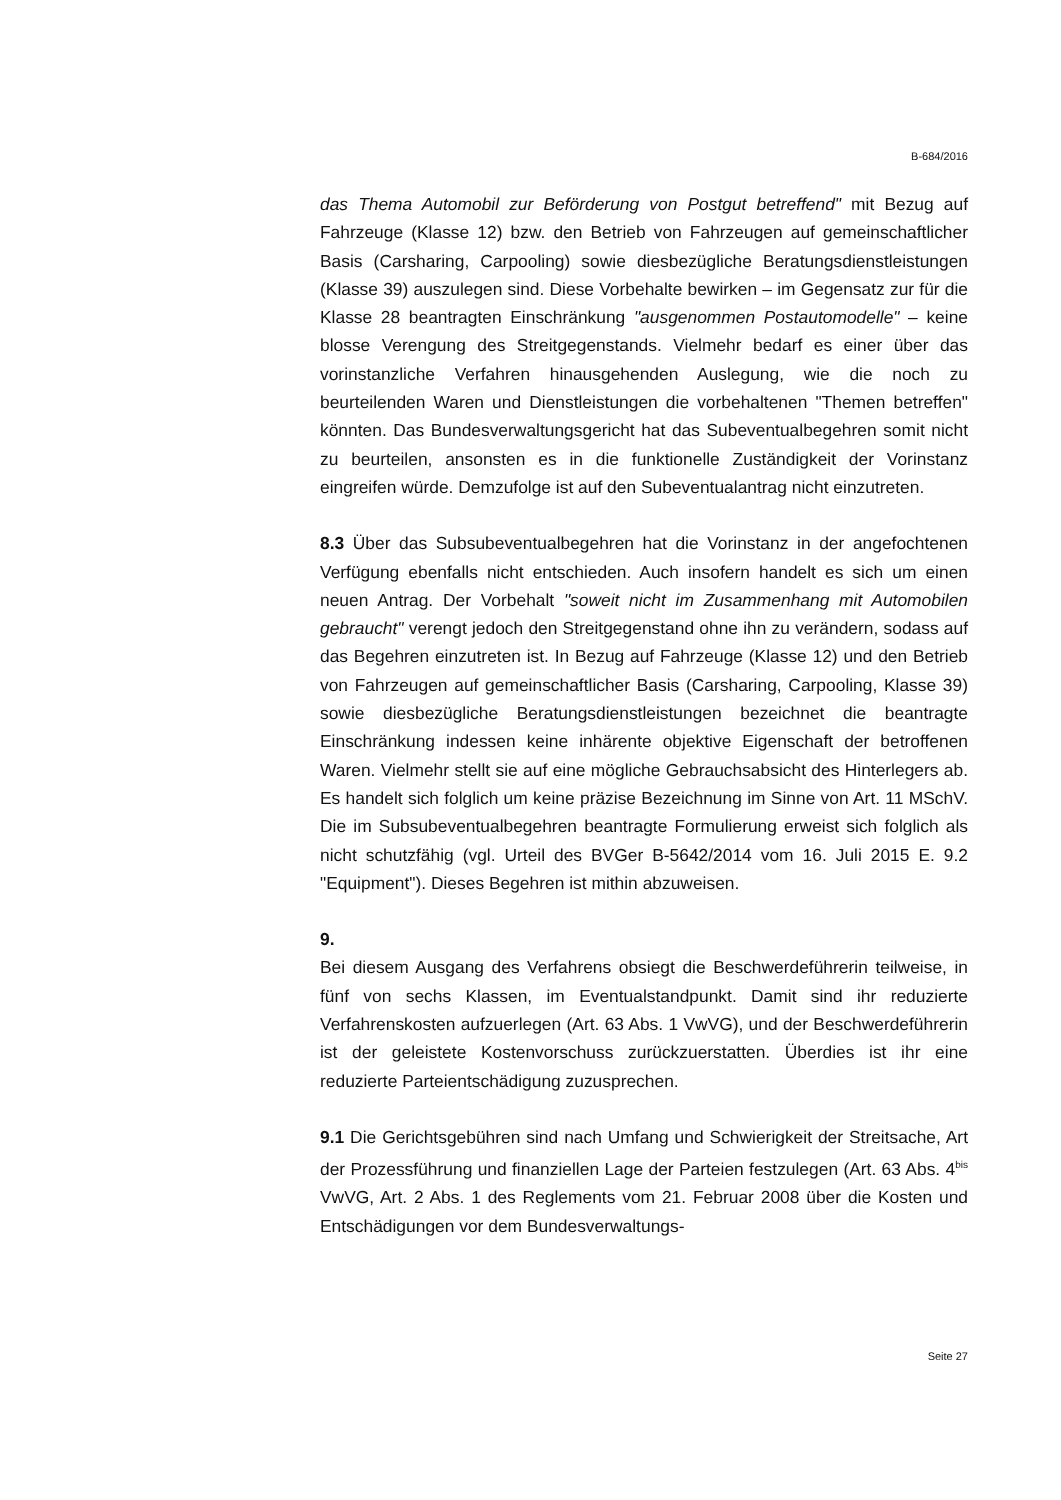B-684/2016
das Thema Automobil zur Beförderung von Postgut betreffend" mit Bezug auf Fahrzeuge (Klasse 12) bzw. den Betrieb von Fahrzeugen auf gemeinschaftlicher Basis (Carsharing, Carpooling) sowie diesbezügliche Beratungsdienstleistungen (Klasse 39) auszulegen sind. Diese Vorbehalte bewirken – im Gegensatz zur für die Klasse 28 beantragten Einschränkung "ausgenommen Postautomodelle" – keine blosse Verengung des Streitgegenstands. Vielmehr bedarf es einer über das vorinstanzliche Verfahren hinausgehenden Auslegung, wie die noch zu beurteilenden Waren und Dienstleistungen die vorbehaltenen "Themen betreffen" könnten. Das Bundesverwaltungsgericht hat das Subeventualbegehren somit nicht zu beurteilen, ansonsten es in die funktionelle Zuständigkeit der Vorinstanz eingreifen würde. Demzufolge ist auf den Subeventualantrag nicht einzutreten.
8.3 Über das Subsubeventualbegehren hat die Vorinstanz in der angefochtenen Verfügung ebenfalls nicht entschieden. Auch insofern handelt es sich um einen neuen Antrag. Der Vorbehalt "soweit nicht im Zusammenhang mit Automobilen gebraucht" verengt jedoch den Streitgegenstand ohne ihn zu verändern, sodass auf das Begehren einzutreten ist. In Bezug auf Fahrzeuge (Klasse 12) und den Betrieb von Fahrzeugen auf gemeinschaftlicher Basis (Carsharing, Carpooling, Klasse 39) sowie diesbezügliche Beratungsdienstleistungen bezeichnet die beantragte Einschränkung indessen keine inhärente objektive Eigenschaft der betroffenen Waren. Vielmehr stellt sie auf eine mögliche Gebrauchsabsicht des Hinterlegers ab. Es handelt sich folglich um keine präzise Bezeichnung im Sinne von Art. 11 MSchV. Die im Subsubeventualbegehren beantragte Formulierung erweist sich folglich als nicht schutzfähig (vgl. Urteil des BVGer B-5642/2014 vom 16. Juli 2015 E. 9.2 "Equipment"). Dieses Begehren ist mithin abzuweisen.
9.
Bei diesem Ausgang des Verfahrens obsiegt die Beschwerdeführerin teilweise, in fünf von sechs Klassen, im Eventualstandpunkt. Damit sind ihr reduzierte Verfahrenskosten aufzuerlegen (Art. 63 Abs. 1 VwVG), und der Beschwerdeführerin ist der geleistete Kostenvorschuss zurückzuerstatten. Überdies ist ihr eine reduzierte Parteientschädigung zuzusprechen.
9.1 Die Gerichtsgebühren sind nach Umfang und Schwierigkeit der Streitsache, Art der Prozessführung und finanziellen Lage der Parteien festzulegen (Art. 63 Abs. 4<sup>bis</sup> VwVG, Art. 2 Abs. 1 des Reglements vom 21. Februar 2008 über die Kosten und Entschädigungen vor dem Bundesverwaltungs-
Seite 27